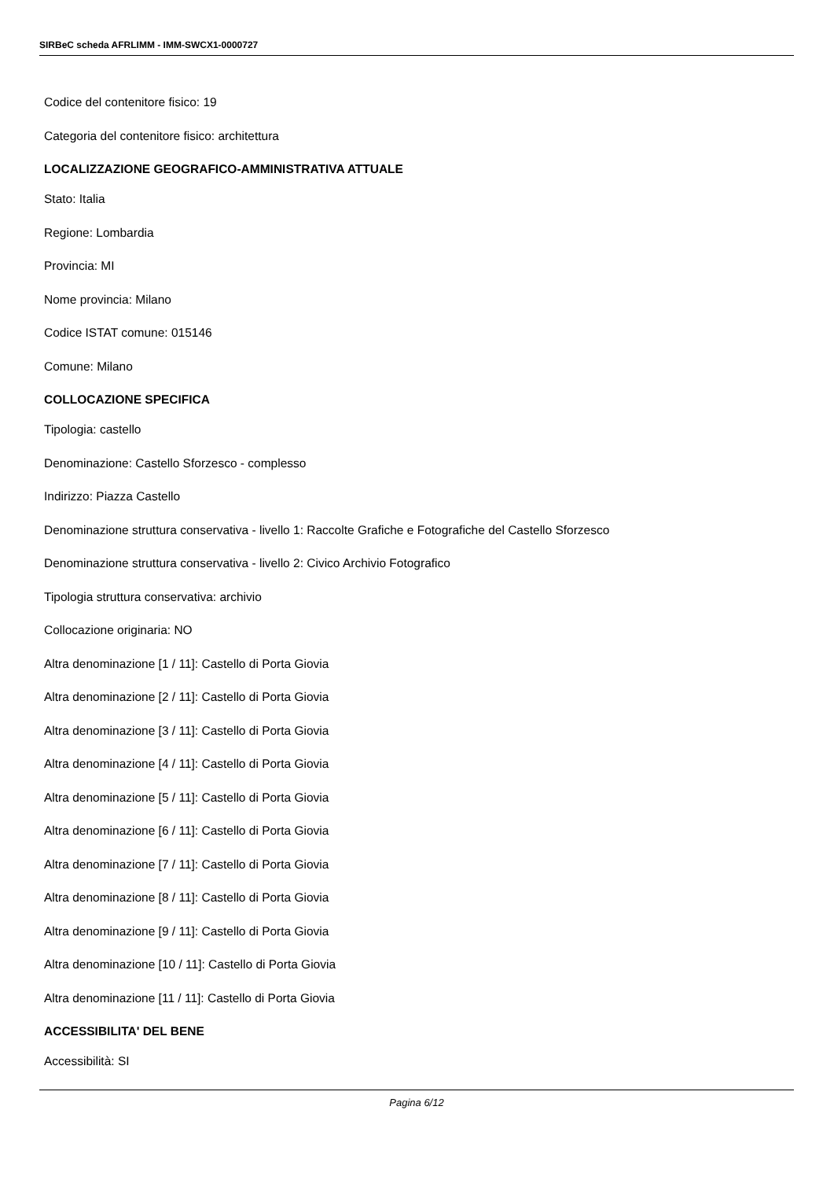SIRBeC scheda AFRLIMM - IMM-SWCX1-0000727
Codice del contenitore fisico: 19
Categoria del contenitore fisico: architettura
LOCALIZZAZIONE GEOGRAFICO-AMMINISTRATIVA ATTUALE
Stato: Italia
Regione: Lombardia
Provincia: MI
Nome provincia: Milano
Codice ISTAT comune: 015146
Comune: Milano
COLLOCAZIONE SPECIFICA
Tipologia: castello
Denominazione: Castello Sforzesco - complesso
Indirizzo: Piazza Castello
Denominazione struttura conservativa - livello 1: Raccolte Grafiche e Fotografiche del Castello Sforzesco
Denominazione struttura conservativa - livello 2: Civico Archivio Fotografico
Tipologia struttura conservativa: archivio
Collocazione originaria: NO
Altra denominazione [1 / 11]: Castello di Porta Giovia
Altra denominazione [2 / 11]: Castello di Porta Giovia
Altra denominazione [3 / 11]: Castello di Porta Giovia
Altra denominazione [4 / 11]: Castello di Porta Giovia
Altra denominazione [5 / 11]: Castello di Porta Giovia
Altra denominazione [6 / 11]: Castello di Porta Giovia
Altra denominazione [7 / 11]: Castello di Porta Giovia
Altra denominazione [8 / 11]: Castello di Porta Giovia
Altra denominazione [9 / 11]: Castello di Porta Giovia
Altra denominazione [10 / 11]: Castello di Porta Giovia
Altra denominazione [11 / 11]: Castello di Porta Giovia
ACCESSIBILITA' DEL BENE
Accessibilità: SI
Pagina 6/12